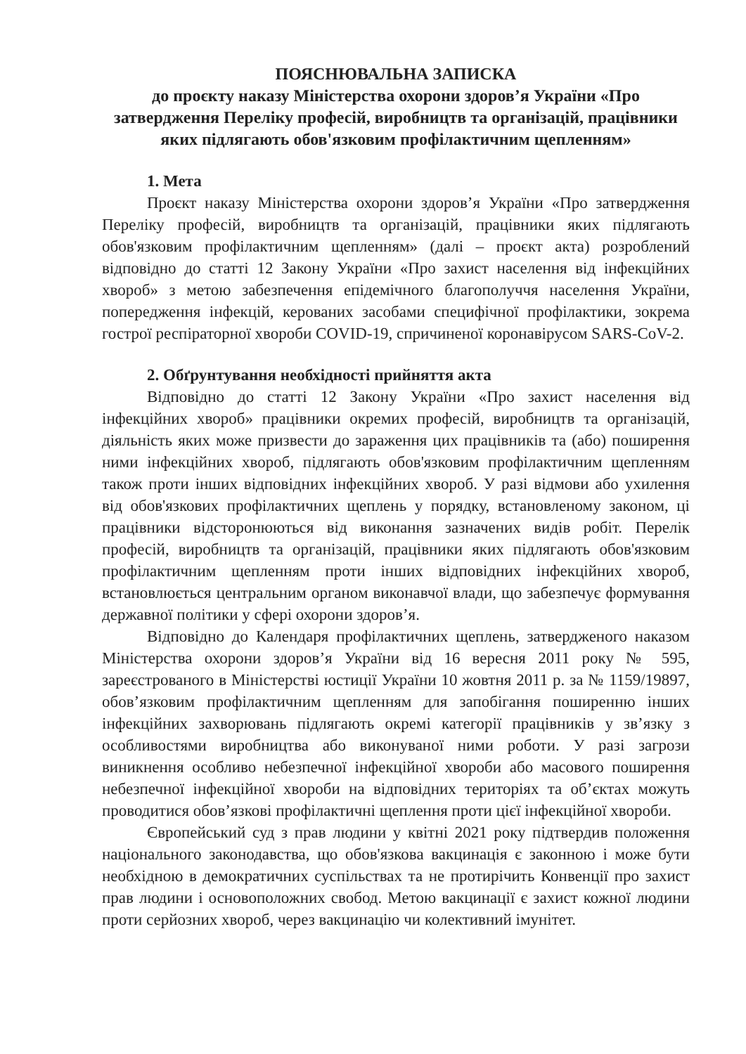ПОЯСНЮВАЛЬНА ЗАПИСКА
до проєкту наказу Міністерства охорони здоров’я України «Про затвердження Переліку професій, виробництв та організацій, працівники яких підлягають обов'язковим профілактичним щепленням»
1. Мета
Проєкт наказу Міністерства охорони здоров’я України «Про затвердження Переліку професій, виробництв та організацій, працівники яких підлягають обов'язковим профілактичним щепленням» (далі – проєкт акта) розроблений відповідно до статті 12 Закону України «Про захист населення від інфекційних хвороб» з метою забезпечення епідемічного благополуччя населення України, попередження інфекцій, керованих засобами специфічної профілактики, зокрема гострої респіраторної хвороби COVID-19, спричиненої коронавірусом SARS-CoV-2.
2. Обґрунтування необхідності прийняття акта
Відповідно до статті 12 Закону України «Про захист населення від інфекційних хвороб» працівники окремих професій, виробництв та організацій, діяльність яких може призвести до зараження цих працівників та (або) поширення ними інфекційних хвороб, підлягають обов'язковим профілактичним щепленням також проти інших відповідних інфекційних хвороб. У разі відмови або ухилення від обов'язкових профілактичних щеплень у порядку, встановленому законом, ці працівники відсторонюються від виконання зазначених видів робіт. Перелік професій, виробництв та організацій, працівники яких підлягають обов'язковим профілактичним щепленням проти інших відповідних інфекційних хвороб, встановлюється центральним органом виконавчої влади, що забезпечує формування державної політики у сфері охорони здоров’я.
Відповідно до Календаря профілактичних щеплень, затвердженого наказом Міністерства охорони здоров’я України від 16 вересня 2011 року № 595, зареєстрованого в Міністерстві юстиції України 10 жовтня 2011 р. за № 1159/19897, обов’язковим профілактичним щепленням для запобігання поширенню інших інфекційних захворювань підлягають окремі категорії працівників у зв’язку з особливостями виробництва або виконуваної ними роботи. У разі загрози виникнення особливо небезпечної інфекційної хвороби або масового поширення небезпечної інфекційної хвороби на відповідних територіях та об’єктах можуть проводитися обов’язкові профілактичні щеплення проти цієї інфекційної хвороби.
Європейський суд з прав людини у квітні 2021 року підтвердив положення національного законодавства, що обов'язкова вакцинація є законною і може бути необхідною в демократичних суспільствах та не протирічить Конвенції про захист прав людини і основоположних свобод. Метою вакцинації є захист кожної людини проти серйозних хвороб, через вакцинацію чи колективний імунітет.